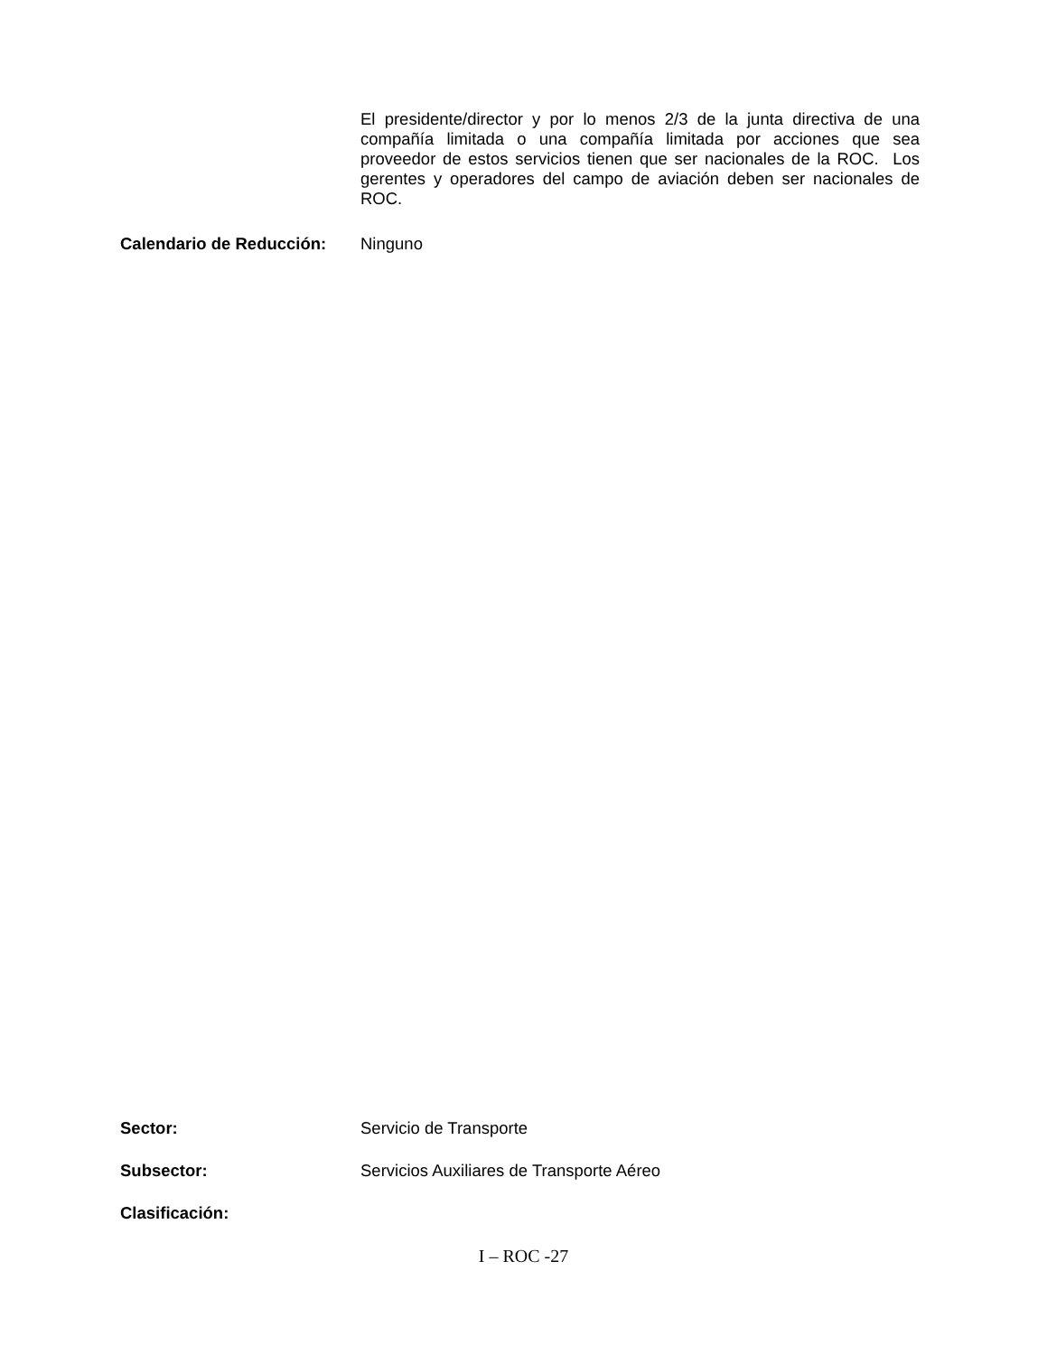El presidente/director y por lo menos 2/3 de la junta directiva de una compañía limitada o una compañía limitada por acciones que sea proveedor de estos servicios tienen que ser nacionales de la ROC. Los gerentes y operadores del campo de aviación deben ser nacionales de ROC.
Calendario de Reducción:
Ninguno
Sector:
Servicio de Transporte
Subsector:
Servicios Auxiliares de Transporte Aéreo
Clasificación:
I – ROC -27